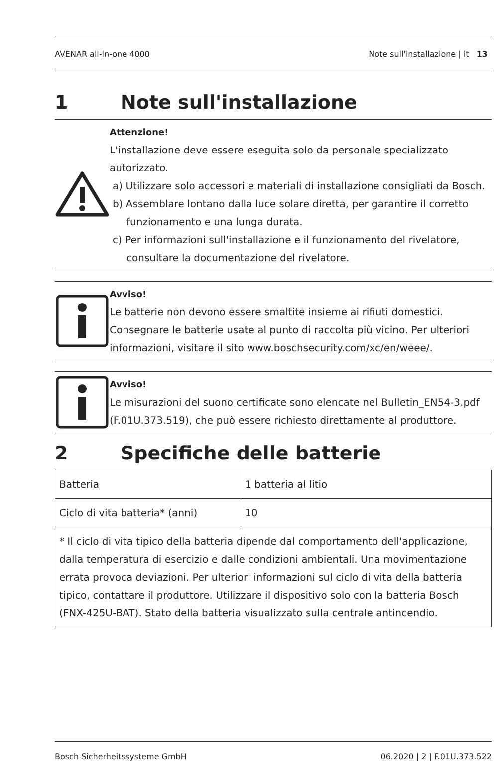AVENAR all-in-one 4000 Note sull'installazione | it 13
1 Note sull'installazione
Attenzione!
L'installazione deve essere eseguita solo da personale specializzato autorizzato.
a) Utilizzare solo accessori e materiali di installazione consigliati da Bosch.
b) Assemblare lontano dalla luce solare diretta, per garantire il corretto funzionamento e una lunga durata.
c) Per informazioni sull'installazione e il funzionamento del rivelatore, consultare la documentazione del rivelatore.
Avviso!
Le batterie non devono essere smaltite insieme ai rifiuti domestici. Consegnare le batterie usate al punto di raccolta più vicino. Per ulteriori informazioni, visitare il sito www.boschsecurity.com/xc/en/weee/.
Avviso!
Le misurazioni del suono certificate sono elencate nel Bulletin_EN54-3.pdf (F.01U.373.519), che può essere richiesto direttamente al produttore.
2 Specifiche delle batterie
| Batteria | 1 batteria al litio |
| Ciclo di vita batteria* (anni) | 10 |
| * Il ciclo di vita tipico della batteria dipende dal comportamento dell'applicazione, dalla temperatura di esercizio e dalle condizioni ambientali. Una movimentazione errata provoca deviazioni. Per ulteriori informazioni sul ciclo di vita della batteria tipico, contattare il produttore. Utilizzare il dispositivo solo con la batteria Bosch (FNX-425U-BAT). Stato della batteria visualizzato sulla centrale antincendio. | |
Bosch Sicherheitssysteme GmbH 06.2020 | 2 | F.01U.373.522